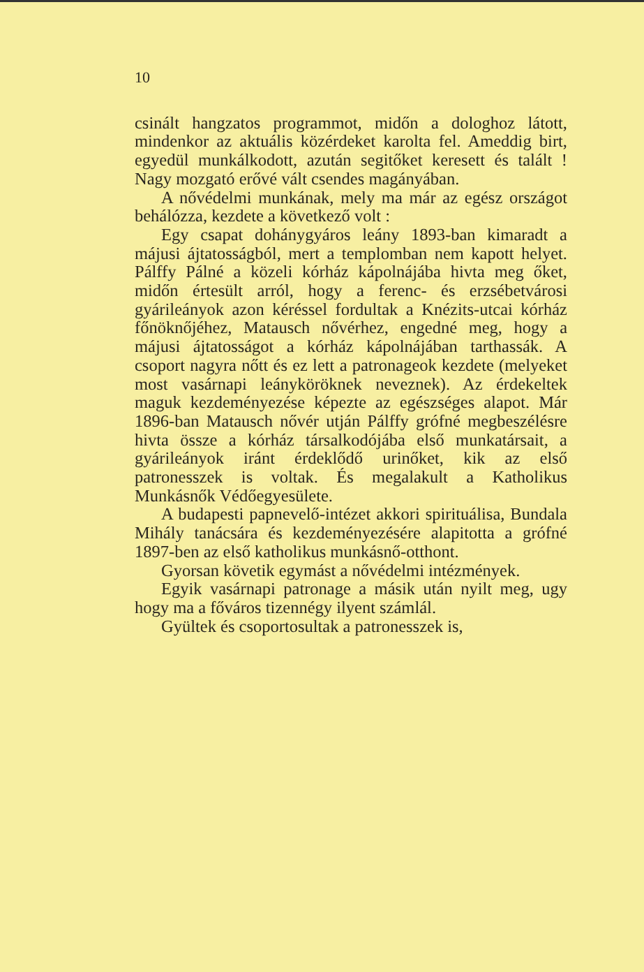10
csinált hangzatos programmot, midőn a dologhoz látott, mindenkor az aktuális közérdeket karolta fel. Ameddig birt, egyedül munkálkodott, azután segitőket keresett és talált ! Nagy mozgató erővé vált csendes magányában.
A nővédelmi munkának, mely ma már az egész országot behálózza, kezdete a következő volt :
Egy csapat dohánygyáros leány 1893-ban kimaradt a májusi ájtatosságból, mert a templomban nem kapott helyet. Pálffy Pálné a közeli kórház kápolnájába hivta meg őket, midőn értesült arról, hogy a ferenc- és erzsébetvárosi gyárileányok azon kéréssel fordultak a Knézits-utcai kórház főnöknőjéhez, Matausch nővérhez, engedné meg, hogy a májusi ájtatosságot a kórház kápolnájában tarthassák. A csoport nagyra nőtt és ez lett a patronageok kezdete (melyeket most vasárnapi leányköröknek neveznek). Az érdekeltek maguk kezdeményezése képezte az egészséges alapot. Már 1896-ban Matausch nővér utján Pálffy grófné megbeszélésre hivta össze a kórház társalkodójába első munkatársait, a gyárileányok iránt érdeklődő urinőket, kik az első patronesszek is voltak. És megalakult a Katholikus Munkásnők Védőegyesülete.
A budapesti papnevelő-intézet akkori spirituálisa, Bundala Mihály tanácsára és kezdeményezésére alapitotta a grófné 1897-ben az első katholikus munkásnő-otthont.
Gyorsan követik egymást a nővédelmi intézmények.
Egyik vasárnapi patronage a másik után nyilt meg, ugy hogy ma a főváros tizennégy ilyent számlál.
Gyültek és csoportosultak a patronesszek is,